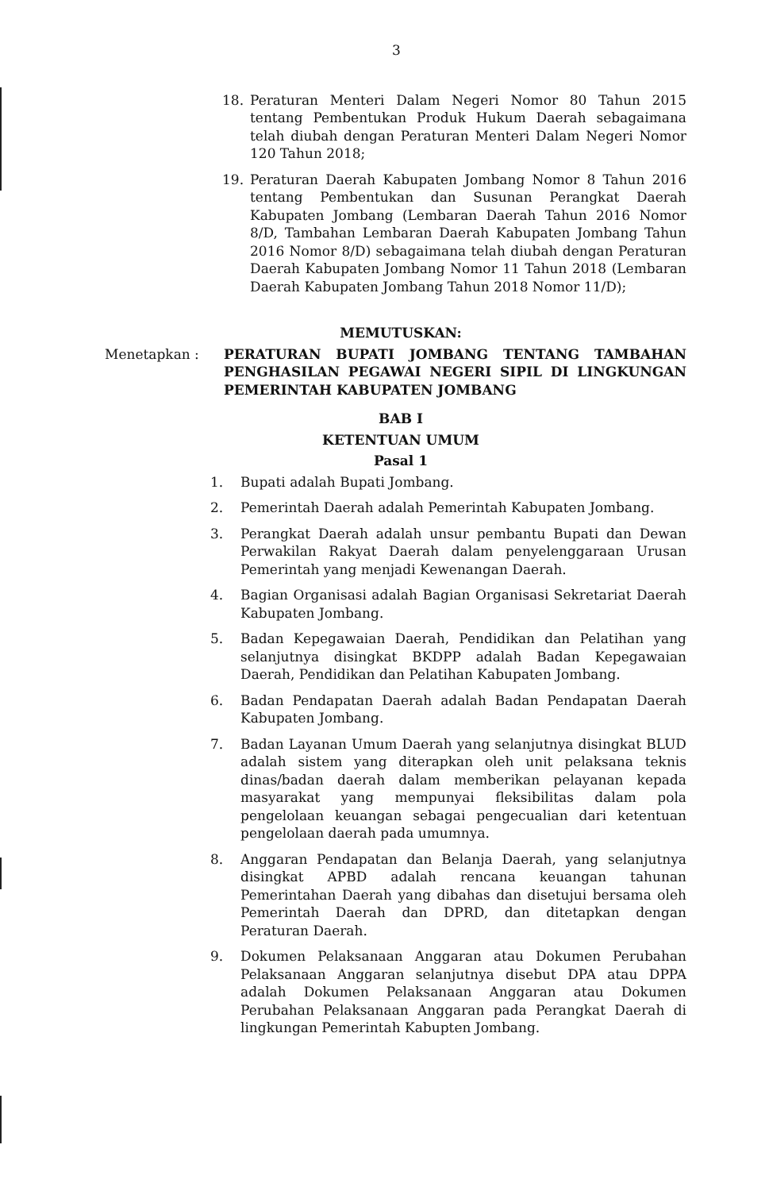3
18. Peraturan Menteri Dalam Negeri Nomor 80 Tahun 2015 tentang Pembentukan Produk Hukum Daerah sebagaimana telah diubah dengan Peraturan Menteri Dalam Negeri Nomor 120 Tahun 2018;
19. Peraturan Daerah Kabupaten Jombang Nomor 8 Tahun 2016 tentang Pembentukan dan Susunan Perangkat Daerah Kabupaten Jombang (Lembaran Daerah Tahun 2016 Nomor 8/D, Tambahan Lembaran Daerah Kabupaten Jombang Tahun 2016 Nomor 8/D) sebagaimana telah diubah dengan Peraturan Daerah Kabupaten Jombang Nomor 11 Tahun 2018 (Lembaran Daerah Kabupaten Jombang Tahun 2018 Nomor 11/D);
MEMUTUSKAN:
Menetapkan : PERATURAN BUPATI JOMBANG TENTANG TAMBAHAN PENGHASILAN PEGAWAI NEGERI SIPIL DI LINGKUNGAN PEMERINTAH KABUPATEN JOMBANG
BAB I
KETENTUAN UMUM
Pasal 1
1. Bupati adalah Bupati Jombang.
2. Pemerintah Daerah adalah Pemerintah Kabupaten Jombang.
3. Perangkat Daerah adalah unsur pembantu Bupati dan Dewan Perwakilan Rakyat Daerah dalam penyelenggaraan Urusan Pemerintah yang menjadi Kewenangan Daerah.
4. Bagian Organisasi adalah Bagian Organisasi Sekretariat Daerah Kabupaten Jombang.
5. Badan Kepegawaian Daerah, Pendidikan dan Pelatihan yang selanjutnya disingkat BKDPP adalah Badan Kepegawaian Daerah, Pendidikan dan Pelatihan Kabupaten Jombang.
6. Badan Pendapatan Daerah adalah Badan Pendapatan Daerah Kabupaten Jombang.
7. Badan Layanan Umum Daerah yang selanjutnya disingkat BLUD adalah sistem yang diterapkan oleh unit pelaksana teknis dinas/badan daerah dalam memberikan pelayanan kepada masyarakat yang mempunyai fleksibilitas dalam pola pengelolaan keuangan sebagai pengecualian dari ketentuan pengelolaan daerah pada umumnya.
8. Anggaran Pendapatan dan Belanja Daerah, yang selanjutnya disingkat APBD adalah rencana keuangan tahunan Pemerintahan Daerah yang dibahas dan disetujui bersama oleh Pemerintah Daerah dan DPRD, dan ditetapkan dengan Peraturan Daerah.
9. Dokumen Pelaksanaan Anggaran atau Dokumen Perubahan Pelaksanaan Anggaran selanjutnya disebut DPA atau DPPA adalah Dokumen Pelaksanaan Anggaran atau Dokumen Perubahan Pelaksanaan Anggaran pada Perangkat Daerah di lingkungan Pemerintah Kabupten Jombang.